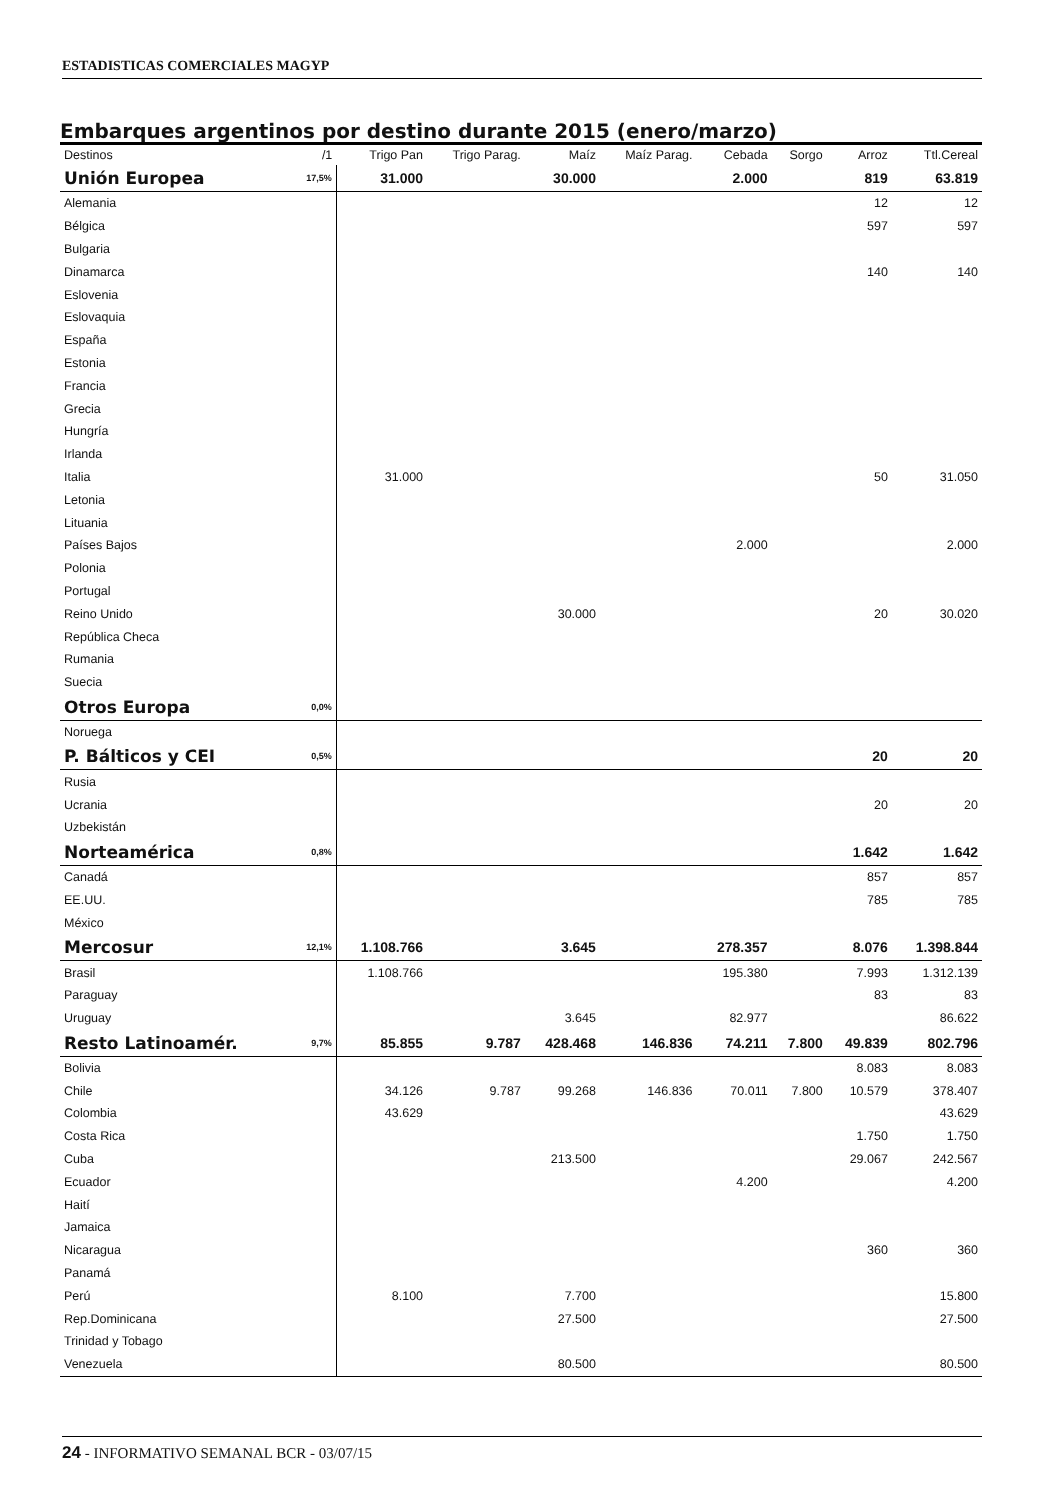ESTADISTICAS COMERCIALES MAGYP
Embarques argentinos por destino durante 2015 (enero/marzo)
| Destinos | /1 | Trigo Pan | Trigo Parag. | Maíz | Maíz Parag. | Cebada | Sorgo | Arroz | Ttl.Cereal |
| --- | --- | --- | --- | --- | --- | --- | --- | --- | --- |
| Unión Europea | 17,5% | 31.000 | | 30.000 | | 2.000 | | 819 | 63.819 |
| Alemania | | | | | | | | 12 | 12 |
| Bélgica | | | | | | | | 597 | 597 |
| Bulgaria | | | | | | | | | |
| Dinamarca | | | | | | | | 140 | 140 |
| Eslovenia | | | | | | | | | |
| Eslovaquia | | | | | | | | | |
| España | | | | | | | | | |
| Estonia | | | | | | | | | |
| Francia | | | | | | | | | |
| Grecia | | | | | | | | | |
| Hungría | | | | | | | | | |
| Irlanda | | | | | | | | | |
| Italia | | 31.000 | | | | | | 50 | 31.050 |
| Letonia | | | | | | | | | |
| Lituania | | | | | | | | | |
| Países Bajos | | | | | | 2.000 | | | 2.000 |
| Polonia | | | | | | | | | |
| Portugal | | | | | | | | | |
| Reino Unido | | | | 30.000 | | | | 20 | 30.020 |
| República Checa | | | | | | | | | |
| Rumania | | | | | | | | | |
| Suecia | | | | | | | | | |
| Otros Europa | 0,0% | | | | | | | | |
| Noruega | | | | | | | | | |
| P. Bálticos y CEI | 0,5% | | | | | | | 20 | 20 |
| Rusia | | | | | | | | | |
| Ucrania | | | | | | | | 20 | 20 |
| Uzbekistán | | | | | | | | | |
| Norteamérica | 0,8% | | | | | | | 1.642 | 1.642 |
| Canadá | | | | | | | | 857 | 857 |
| EE.UU. | | | | | | | | 785 | 785 |
| México | | | | | | | | | |
| Mercosur | 12,1% | 1.108.766 | | 3.645 | | 278.357 | | 8.076 | 1.398.844 |
| Brasil | | 1.108.766 | | | | 195.380 | | 7.993 | 1.312.139 |
| Paraguay | | | | | | | | 83 | 83 |
| Uruguay | | | | 3.645 | | 82.977 | | | 86.622 |
| Resto Latinoamér. | 9,7% | 85.855 | 9.787 | 428.468 | 146.836 | 74.211 | 7.800 | 49.839 | 802.796 |
| Bolivia | | | | | | | | 8.083 | 8.083 |
| Chile | | 34.126 | 9.787 | 99.268 | 146.836 | 70.011 | 7.800 | 10.579 | 378.407 |
| Colombia | | 43.629 | | | | | | | 43.629 |
| Costa Rica | | | | | | | | 1.750 | 1.750 |
| Cuba | | | | 213.500 | | | | 29.067 | 242.567 |
| Ecuador | | | | | | 4.200 | | | 4.200 |
| Haití | | | | | | | | | |
| Jamaica | | | | | | | | | |
| Nicaragua | | | | | | | | 360 | 360 |
| Panamá | | | | | | | | | |
| Perú | | 8.100 | | 7.700 | | | | | 15.800 |
| Rep.Dominicana | | | | 27.500 | | | | | 27.500 |
| Trinidad y Tobago | | | | | | | | | |
| Venezuela | | | | 80.500 | | | | | 80.500 |
24 - INFORMATIVO SEMANAL BCR - 03/07/15